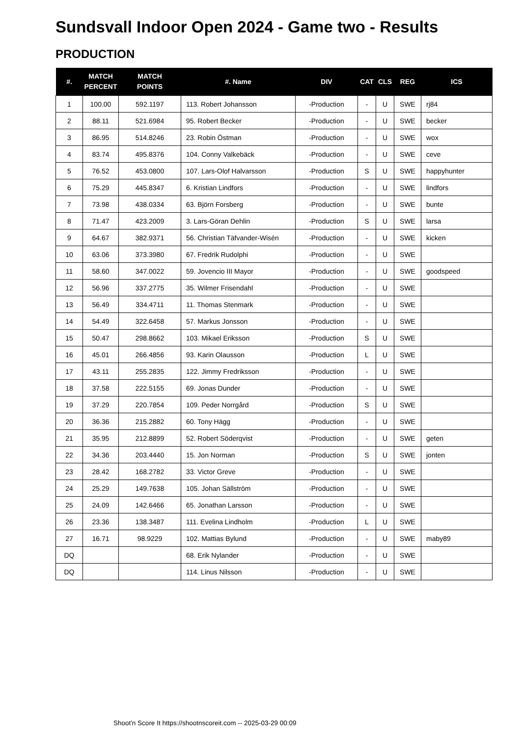Sundsvall Indoor Open 2024 - Game two - Results
PRODUCTION
| #. | MATCH PERCENT | MATCH POINTS | #. Name | DIV | CAT | CLS | REG | ICS |
| --- | --- | --- | --- | --- | --- | --- | --- | --- |
| 1 | 100.00 | 592.1197 | 113. Robert Johansson | -Production | - | U | SWE | rj84 |
| 2 | 88.11 | 521.6984 | 95. Robert Becker | -Production | - | U | SWE | becker |
| 3 | 86.95 | 514.8246 | 23. Robin Östman | -Production | - | U | SWE | wox |
| 4 | 83.74 | 495.8376 | 104. Conny Valkebäck | -Production | - | U | SWE | ceve |
| 5 | 76.52 | 453.0800 | 107. Lars-Olof Halvarsson | -Production | S | U | SWE | happyhunter |
| 6 | 75.29 | 445.8347 | 6. Kristian Lindfors | -Production | - | U | SWE | lindfors |
| 7 | 73.98 | 438.0334 | 63. Björn Forsberg | -Production | - | U | SWE | bunte |
| 8 | 71.47 | 423.2009 | 3. Lars-Göran Dehlin | -Production | S | U | SWE | larsa |
| 9 | 64.67 | 382.9371 | 56. Christian Täfvander-Wisén | -Production | - | U | SWE | kicken |
| 10 | 63.06 | 373.3980 | 67. Fredrik Rudolphi | -Production | - | U | SWE | |
| 11 | 58.60 | 347.0022 | 59. Jovencio III Mayor | -Production | - | U | SWE | goodspeed |
| 12 | 56.96 | 337.2775 | 35. Wilmer Frisendahl | -Production | - | U | SWE | |
| 13 | 56.49 | 334.4711 | 11. Thomas Stenmark | -Production | - | U | SWE | |
| 14 | 54.49 | 322.6458 | 57. Markus Jonsson | -Production | - | U | SWE | |
| 15 | 50.47 | 298.8662 | 103. Mikael Eriksson | -Production | S | U | SWE | |
| 16 | 45.01 | 266.4856 | 93. Karin Olausson | -Production | L | U | SWE | |
| 17 | 43.11 | 255.2835 | 122. Jimmy Fredriksson | -Production | - | U | SWE | |
| 18 | 37.58 | 222.5155 | 69. Jonas Dunder | -Production | - | U | SWE | |
| 19 | 37.29 | 220.7854 | 109. Peder Norrgård | -Production | S | U | SWE | |
| 20 | 36.36 | 215.2882 | 60. Tony Hägg | -Production | - | U | SWE | |
| 21 | 35.95 | 212.8899 | 52. Robert Söderqvist | -Production | - | U | SWE | geten |
| 22 | 34.36 | 203.4440 | 15. Jon Norman | -Production | S | U | SWE | jonten |
| 23 | 28.42 | 168.2782 | 33. Victor Greve | -Production | - | U | SWE | |
| 24 | 25.29 | 149.7638 | 105. Johan Sällström | -Production | - | U | SWE | |
| 25 | 24.09 | 142.6466 | 65. Jonathan Larsson | -Production | - | U | SWE | |
| 26 | 23.36 | 138.3487 | 111. Evelina Lindholm | -Production | L | U | SWE | |
| 27 | 16.71 | 98.9229 | 102. Mattias Bylund | -Production | - | U | SWE | maby89 |
| DQ | | | 68. Erik Nylander | -Production | - | U | SWE | |
| DQ | | | 114. Linus Nilsson | -Production | - | U | SWE | |
Shoot'n Score It https://shootnscoreit.com -- 2025-03-29 00:09